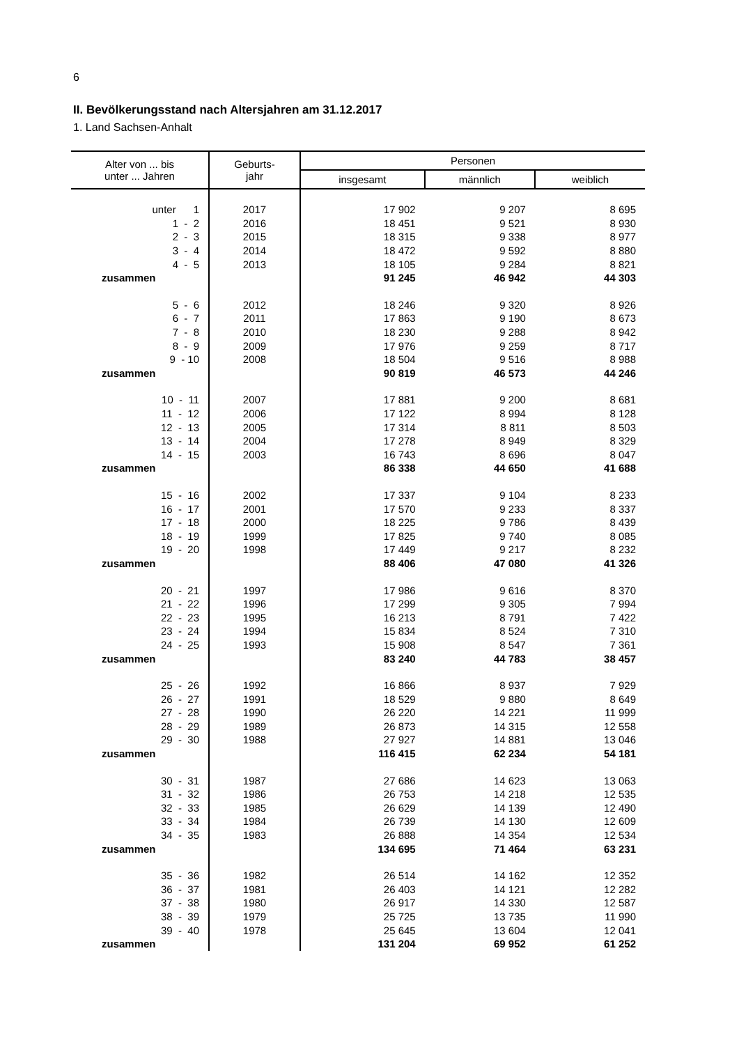6
II. Bevölkerungsstand nach Altersjahren am 31.12.2017
1. Land Sachsen-Anhalt
| Alter von ... bis unter ... Jahren | Geburts- jahr | Personen | | |
| --- | --- | --- | --- | --- |
| | | insgesamt | männlich | weiblich |
| unter 1 | 2017 | 17 902 | 9 207 | 8 695 |
| 1 - 2 | 2016 | 18 451 | 9 521 | 8 930 |
| 2 - 3 | 2015 | 18 315 | 9 338 | 8 977 |
| 3 - 4 | 2014 | 18 472 | 9 592 | 8 880 |
| 4 - 5 | 2013 | 18 105 | 9 284 | 8 821 |
| zusammen | | 91 245 | 46 942 | 44 303 |
| 5 - 6 | 2012 | 18 246 | 9 320 | 8 926 |
| 6 - 7 | 2011 | 17 863 | 9 190 | 8 673 |
| 7 - 8 | 2010 | 18 230 | 9 288 | 8 942 |
| 8 - 9 | 2009 | 17 976 | 9 259 | 8 717 |
| 9 - 10 | 2008 | 18 504 | 9 516 | 8 988 |
| zusammen | | 90 819 | 46 573 | 44 246 |
| 10 - 11 | 2007 | 17 881 | 9 200 | 8 681 |
| 11 - 12 | 2006 | 17 122 | 8 994 | 8 128 |
| 12 - 13 | 2005 | 17 314 | 8 811 | 8 503 |
| 13 - 14 | 2004 | 17 278 | 8 949 | 8 329 |
| 14 - 15 | 2003 | 16 743 | 8 696 | 8 047 |
| zusammen | | 86 338 | 44 650 | 41 688 |
| 15 - 16 | 2002 | 17 337 | 9 104 | 8 233 |
| 16 - 17 | 2001 | 17 570 | 9 233 | 8 337 |
| 17 - 18 | 2000 | 18 225 | 9 786 | 8 439 |
| 18 - 19 | 1999 | 17 825 | 9 740 | 8 085 |
| 19 - 20 | 1998 | 17 449 | 9 217 | 8 232 |
| zusammen | | 88 406 | 47 080 | 41 326 |
| 20 - 21 | 1997 | 17 986 | 9 616 | 8 370 |
| 21 - 22 | 1996 | 17 299 | 9 305 | 7 994 |
| 22 - 23 | 1995 | 16 213 | 8 791 | 7 422 |
| 23 - 24 | 1994 | 15 834 | 8 524 | 7 310 |
| 24 - 25 | 1993 | 15 908 | 8 547 | 7 361 |
| zusammen | | 83 240 | 44 783 | 38 457 |
| 25 - 26 | 1992 | 16 866 | 8 937 | 7 929 |
| 26 - 27 | 1991 | 18 529 | 9 880 | 8 649 |
| 27 - 28 | 1990 | 26 220 | 14 221 | 11 999 |
| 28 - 29 | 1989 | 26 873 | 14 315 | 12 558 |
| 29 - 30 | 1988 | 27 927 | 14 881 | 13 046 |
| zusammen | | 116 415 | 62 234 | 54 181 |
| 30 - 31 | 1987 | 27 686 | 14 623 | 13 063 |
| 31 - 32 | 1986 | 26 753 | 14 218 | 12 535 |
| 32 - 33 | 1985 | 26 629 | 14 139 | 12 490 |
| 33 - 34 | 1984 | 26 739 | 14 130 | 12 609 |
| 34 - 35 | 1983 | 26 888 | 14 354 | 12 534 |
| zusammen | | 134 695 | 71 464 | 63 231 |
| 35 - 36 | 1982 | 26 514 | 14 162 | 12 352 |
| 36 - 37 | 1981 | 26 403 | 14 121 | 12 282 |
| 37 - 38 | 1980 | 26 917 | 14 330 | 12 587 |
| 38 - 39 | 1979 | 25 725 | 13 735 | 11 990 |
| 39 - 40 | 1978 | 25 645 | 13 604 | 12 041 |
| zusammen | | 131 204 | 69 952 | 61 252 |